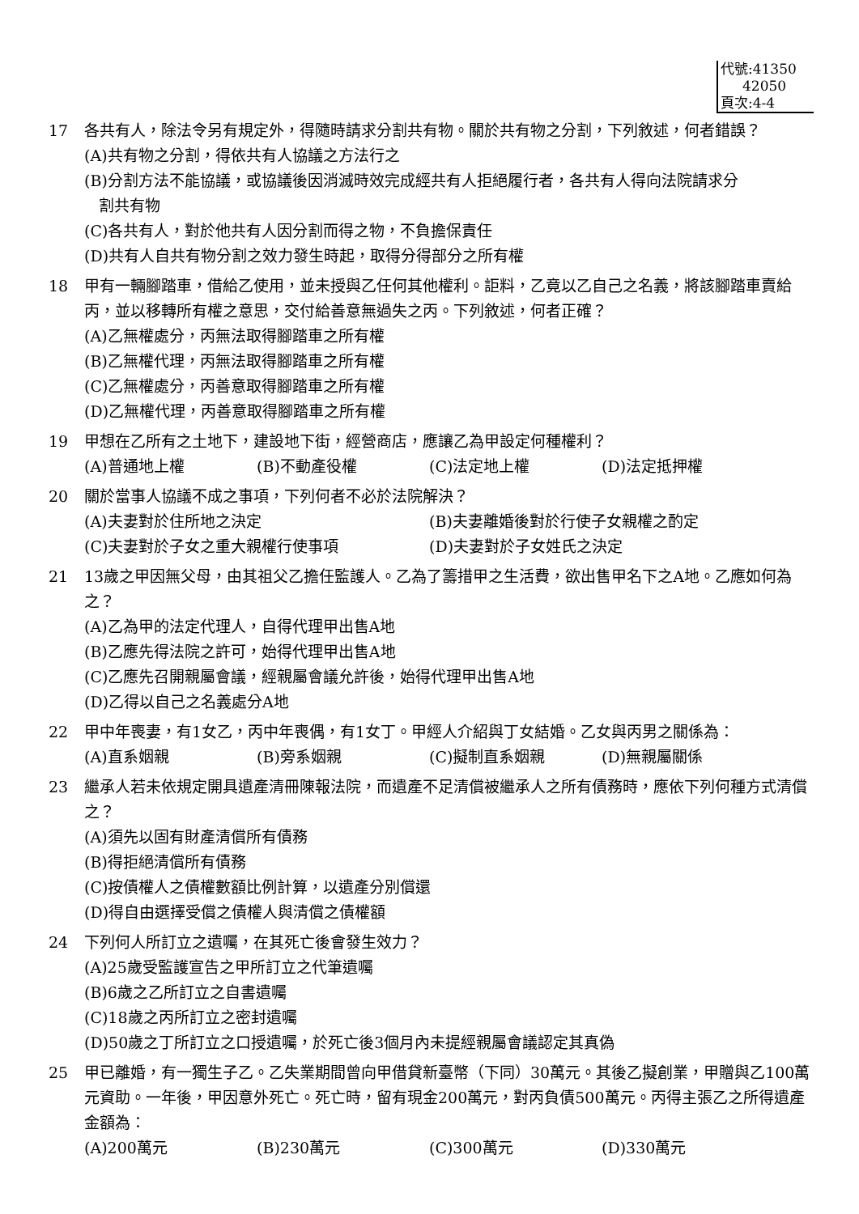代號:41350
42050
頁次:4-4
17 各共有人，除法令另有規定外，得隨時請求分割共有物。關於共有物之分割，下列敘述，何者錯誤？
(A)共有物之分割，得依共有人協議之方法行之
(B)分割方法不能協議，或協議後因消滅時效完成經共有人拒絕履行者，各共有人得向法院請求分
割共有物
(C)各共有人，對於他共有人因分割而得之物，不負擔保責任
(D)共有人自共有物分割之效力發生時起，取得分得部分之所有權
18 甲有一輛腳踏車，借給乙使用，並未授與乙任何其他權利。詎料，乙竟以乙自己之名義，將該腳踏車賣給丙，並以移轉所有權之意思，交付給善意無過失之丙。下列敘述，何者正確？
(A)乙無權處分，丙無法取得腳踏車之所有權
(B)乙無權代理，丙無法取得腳踏車之所有權
(C)乙無權處分，丙善意取得腳踏車之所有權
(D)乙無權代理，丙善意取得腳踏車之所有權
19 甲想在乙所有之土地下，建設地下街，經營商店，應讓乙為甲設定何種權利？
(A)普通地上權 (B)不動產役權 (C)法定地上權 (D)法定抵押權
20 關於當事人協議不成之事項，下列何者不必於法院解決？
(A)夫妻對於住所地之決定 (B)夫妻離婚後對於行使子女親權之酌定
(C)夫妻對於子女之重大親權行使事項 (D)夫妻對於子女姓氏之決定
21 13歲之甲因無父母，由其祖父乙擔任監護人。乙為了籌措甲之生活費，欲出售甲名下之A地。乙應如何為之？
(A)乙為甲的法定代理人，自得代理甲出售A地
(B)乙應先得法院之許可，始得代理甲出售A地
(C)乙應先召開親屬會議，經親屬會議允許後，始得代理甲出售A地
(D)乙得以自己之名義處分A地
22 甲中年喪妻，有1女乙，丙中年喪偶，有1女丁。甲經人介紹與丁女結婚。乙女與丙男之關係為：
(A)直系姻親 (B)旁系姻親 (C)擬制直系姻親 (D)無親屬關係
23 繼承人若未依規定開具遺產清冊陳報法院，而遺產不足清償被繼承人之所有債務時，應依下列何種方式清償之？
(A)須先以固有財產清償所有債務
(B)得拒絕清償所有債務
(C)按債權人之債權數額比例計算，以遺產分別償還
(D)得自由選擇受償之債權人與清償之債權額
24 下列何人所訂立之遺囑，在其死亡後會發生效力？
(A)25歲受監護宣告之甲所訂立之代筆遺囑
(B)6歲之乙所訂立之自書遺囑
(C)18歲之丙所訂立之密封遺囑
(D)50歲之丁所訂立之口授遺囑，於死亡後3個月內未提經親屬會議認定其真偽
25 甲已離婚，有一獨生子乙。乙失業期間曾向甲借貸新臺幣（下同）30萬元。其後乙擬創業，甲贈與乙100萬元資助。一年後，甲因意外死亡。死亡時，留有現金200萬元，對丙負債500萬元。丙得主張乙之所得遺產金額為：
(A)200萬元 (B)230萬元 (C)300萬元 (D)330萬元